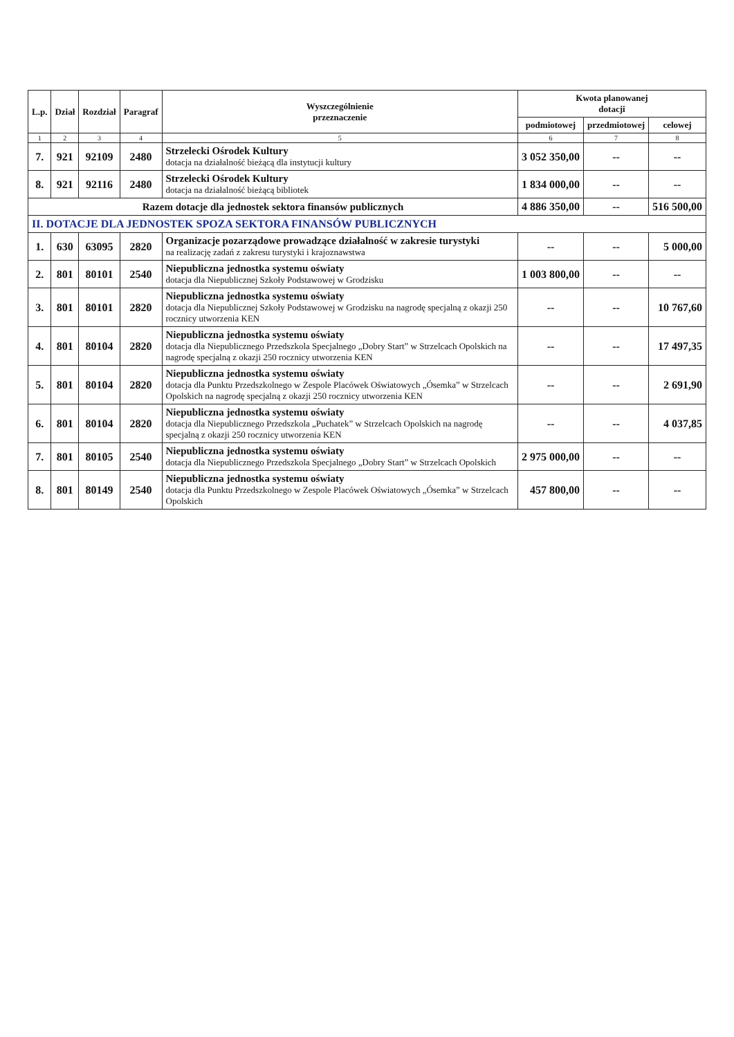| L.p. | Dział | Rozdział | Paragraf | Wyszczególnienie przeznaczenie | Kwota planowanej dotacji | | |
| --- | --- | --- | --- | --- | --- | --- | --- |
| | | | | | podmiotowej | przedmiotowej | celowej |
| 1 | 2 | 3 | 4 | 5 | 6 | 7 | 8 |
| 7. | 921 | 92109 | 2480 | Strzelecki Ośrodek Kultury dotacja na działalność bieżącą dla instytucji kultury | 3 052 350,00 | -- | -- |
| 8. | 921 | 92116 | 2480 | Strzelecki Ośrodek Kultury dotacja na działalność bieżącą bibliotek | 1 834 000,00 | -- | -- |
| Razem dotacje dla jednostek sektora finansów publicznych | | | | | 4 886 350,00 | -- | 516 500,00 |
| II. DOTACJE DLA JEDNOSTEK SPOZA SEKTORA FINANSÓW PUBLICZNYCH | | | | | | | |
| 1. | 630 | 63095 | 2820 | Organizacje pozarządowe prowadzące działalność w zakresie turystyki na realizację zadań z zakresu turystyki i krajoznawstwa | -- | -- | 5 000,00 |
| 2. | 801 | 80101 | 2540 | Niepubliczna jednostka systemu oświaty dotacja dla Niepublicznej Szkoły Podstawowej w Grodzisku | 1 003 800,00 | -- | -- |
| 3. | 801 | 80101 | 2820 | Niepubliczna jednostka systemu oświaty dotacja dla Niepublicznej Szkoły Podstawowej w Grodzisku na nagrodę specjalną z okazji 250 rocznicy utworzenia KEN | -- | -- | 10 767,60 |
| 4. | 801 | 80104 | 2820 | Niepubliczna jednostka systemu oświaty dotacja dla Niepublicznego Przedszkola Specjalnego „Dobry Start” w Strzelcach Opolskich na nagrodę specjalną z okazji 250 rocznicy utworzenia KEN | -- | -- | 17 497,35 |
| 5. | 801 | 80104 | 2820 | Niepubliczna jednostka systemu oświaty dotacja dla Punktu Przedszkolnego w Zespole Placówek Oświatowych „Ósemka” w Strzelcach Opolskich na nagrodę specjalną z okazji 250 rocznicy utworzenia KEN | -- | -- | 2 691,90 |
| 6. | 801 | 80104 | 2820 | Niepubliczna jednostka systemu oświaty dotacja dla Niepublicznego Przedszkola „Puchatek” w Strzelcach Opolskich na nagrodę specjalną z okazji 250 rocznicy utworzenia KEN | -- | -- | 4 037,85 |
| 7. | 801 | 80105 | 2540 | Niepubliczna jednostka systemu oświaty dotacja dla Niepublicznego Przedszkola Specjalnego „Dobry Start” w Strzelcach Opolskich | 2 975 000,00 | -- | -- |
| 8. | 801 | 80149 | 2540 | Niepubliczna jednostka systemu oświaty dotacja dla Punktu Przedszkolnego w Zespole Placówek Oświatowych „Ósemka” w Strzelcach Opolskich | 457 800,00 | -- | -- |